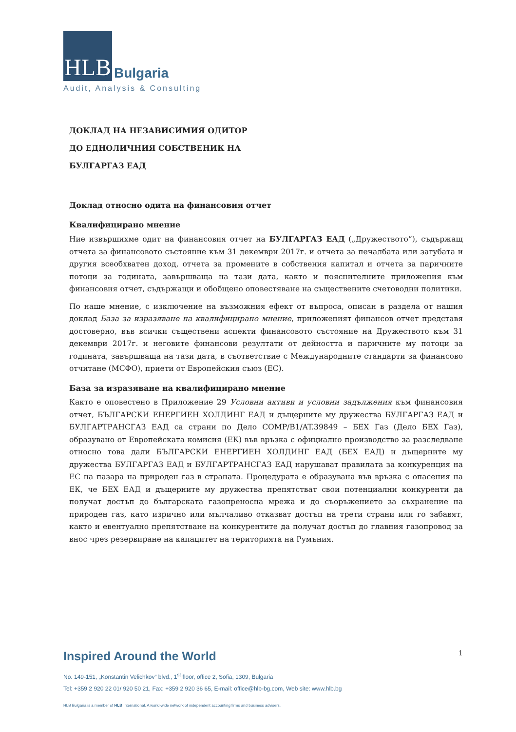HLB
Bulgaria
Audit, Analysis & Consulting
ДОКЛАД НА НЕЗАВИСИМИЯ ОДИТОР
ДО ЕДНОЛИЧНИЯ СОБСТВЕНИК НА
БУЛГАРГАЗ ЕАД
Доклад относно одита на финансовия отчет
Квалифицирано мнение
Ние извършихме одит на финансовия отчет на БУЛГАРГАЗ ЕАД („Дружеството“), съдържащ отчета за финансовото състояние към 31 декември 2017г. и отчета за печалбата или загубата и другия всеобхватен доход, отчета за промените в собствения капитал и отчета за паричните потоци за годината, завършваща на тази дата, както и пояснителните приложения към финансовия отчет, съдържащи и обобщено оповестяване на съществените счетоводни политики.
По наше мнение, с изключение на възможния ефект от въпроса, описан в раздела от нашия доклад База за изразяване на квалифицирано мнение, приложеният финансов отчет представя достоверно, във всички съществени аспекти финансовото състояние на Дружеството към 31 декември 2017г. и неговите финансови резултати от дейността и паричните му потоци за годината, завършваща на тази дата, в съответствие с Международните стандарти за финансово отчитане (МСФО), приети от Европейския съюз (ЕС).
База за изразяване на квалифицирано мнение
Както е оповестено в Приложение 29 Условни активи и условни задължения към финансовия отчет, БЪЛГАРСКИ ЕНЕРГИЕН ХОЛДИНГ ЕАД и дъщерните му дружества БУЛГАРГАЗ ЕАД и БУЛГАРТРАНСГАЗ ЕАД са страни по Дело COMP/B1/AT.39849 – БЕХ Газ (Дело БЕХ Газ), образувано от Европейската комисия (ЕК) във връзка с официално производство за разследване относно това дали БЪЛГАРСКИ ЕНЕРГИЕН ХОЛДИНГ ЕАД (БЕХ ЕАД) и дъщерните му дружества БУЛГАРГАЗ ЕАД и БУЛГАРТРАНСГАЗ ЕАД нарушават правилата за конкуренция на ЕС на пазара на природен газ в страната. Процедурата е образувана във връзка с опасения на ЕК, че БЕХ ЕАД и дъщерните му дружества препятстват свои потенциални конкуренти да получат достъп до българската газопреносна мрежа и до съоръжението за съхранение на природен газ, като изрично или мълчаливо отказват достъп на трети страни или го забавят, както и евентуално препятстване на конкурентите да получат достъп до главния газопровод за внос чрез резервиране на капацитет на територията на Румъния.
Inspired Around the World 1
No. 149-151, „Konstantin Velichkov“ blvd., 1<sup>st</sup> floor, office 2, Sofia, 1309, Bulgaria
Tel: +359 2 920 22 01/ 920 50 21, Fax: +359 2 920 36 65, E-mail: office@hlb-bg.com, Web site: www.hlb.bg
HLB Bulgaria is a member of HLB International. A world-wide network of independent accounting firms and business advisers.